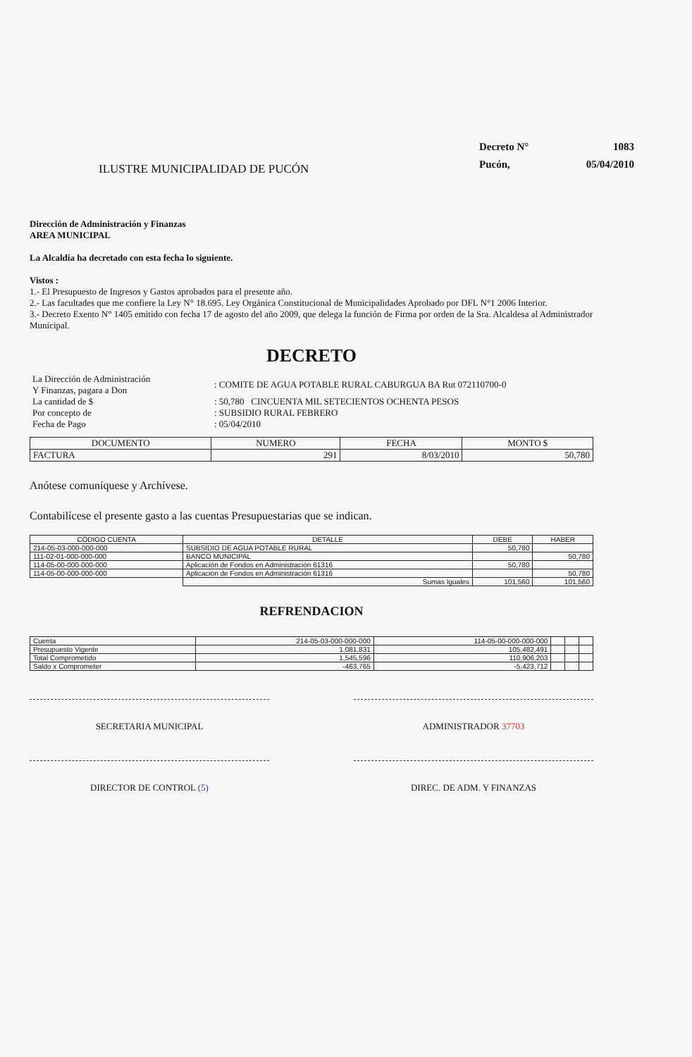ILUSTRE MUNICIPALIDAD DE PUCÓN
Decreto N°
1083
Pucón,
05/04/2010
Dirección de Administración y Finanzas
AREA MUNICIPAL
La Alcaldía ha decretado con esta fecha lo siguiente.
Vistos :
1.- El Presupuesto de Ingresos y Gastos aprobados para el presente año.
2.- Las facultades que me confiere la Ley N° 18.695. Ley Orgánica Constitucional de Municipalidades Aprobado por DFL N°1 2006 Interior.
3.- Decreto Exento N° 1405 emitido con fecha 17 de agosto del año 2009, que delega la función de Firma por orden de la Sra. Alcaldesa al Administrador Municipal.
DECRETO
| La Dirección de Administración Y Finanzas, pagara a Don | : COMITE DE AGUA POTABLE RURAL CABURGUA BA Rut 072110700-0 |
| La cantidad de $ | : 50,780 CINCUENTA MIL SETECIENTOS OCHENTA PESOS |
| Por concepto de | : SUBSIDIO RURAL FEBRERO |
| Fecha de Pago | : 05/04/2010 |
| DOCUMENTO | NUMERO | FECHA | MONTO $ |
| --- | --- | --- | --- |
| FACTURA | 291 | 8/03/2010 | 50,780 |
Anótese comuníquese y Archívese.
Contabilícese el presente gasto a las cuentas Presupuestarias que se indican.
| CÓDIGO CUENTA | DETALLE | DEBE | HABER |
| --- | --- | --- | --- |
| 214-05-03-000-000-000 | SUBSIDIO DE AGUA POTABLE RURAL | 50,780 | |
| 111-02-01-000-000-000 | BANCO MUNICIPAL | | 50,780 |
| 114-05-00-000-000-000 | Aplicación de Fondos en Administración 61316 | 50,780 | |
| 114-05-00-000-000-000 | Aplicación de Fondos en Administración 61316 | | 50,780 |
| | Sumas Iguales | 101,560 | 101,560 |
REFRENDACION
| Cuenta | 214-05-03-000-000-000 | 114-05-00-000-000-000 | | | |
| Presupuesto Vigente | 1,081,831 | 105,482,491 | | | |
| Total Comprometido | 1,545,596 | 110,906,203 | | | |
| Saldo x Comprometer | -463,765 | -5,423,712 | | | |
SECRETARIA MUNICIPAL ADMINISTRADOR 37703
DIRECTOR DE CONTROL (5) DIREC. DE ADM. Y FINANZAS